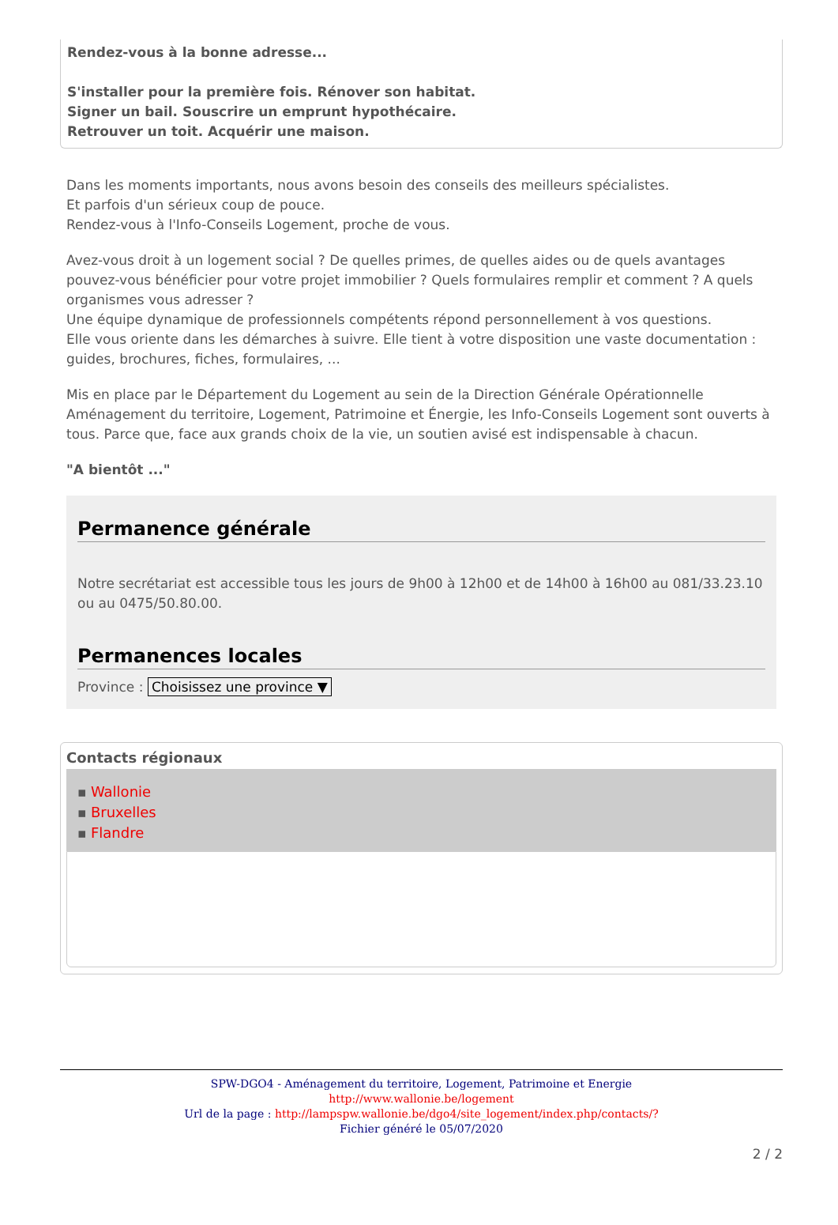Rendez-vous à la bonne adresse...
S'installer pour la première fois. Rénover son habitat.
Signer un bail. Souscrire un emprunt hypothécaire.
Retrouver un toit. Acquérir une maison.
Dans les moments importants, nous avons besoin des conseils des meilleurs spécialistes.
Et parfois d'un sérieux coup de pouce.
Rendez-vous à l'Info-Conseils Logement, proche de vous.
Avez-vous droit à un logement social ? De quelles primes, de quelles aides ou de quels avantages pouvez-vous bénéficier pour votre projet immobilier ? Quels formulaires remplir et comment ? A quels organismes vous adresser ?
Une équipe dynamique de professionnels compétents répond personnellement à vos questions.
Elle vous oriente dans les démarches à suivre. Elle tient à votre disposition une vaste documentation : guides, brochures, fiches, formulaires, ...
Mis en place par le Département du Logement au sein de la Direction Générale Opérationnelle Aménagement du territoire, Logement, Patrimoine et Énergie, les Info-Conseils Logement sont ouverts à tous. Parce que, face aux grands choix de la vie, un soutien avisé est indispensable à chacun.
"A bientôt ..."
Permanence générale
Notre secrétariat est accessible tous les jours de 9h00 à 12h00 et de 14h00 à 16h00 au 081/33.23.10 ou au 0475/50.80.00.
Permanences locales
Province : Choisissez une province ▼
Contacts régionaux
▪ Wallonie
▪ Bruxelles
▪ Flandre
SPW-DGO4 - Aménagement du territoire, Logement, Patrimoine et Energie
http://www.wallonie.be/logement
Url de la page : http://lampspw.wallonie.be/dgo4/site_logement/index.php/contacts/?
Fichier généré le 05/07/2020
2 / 2